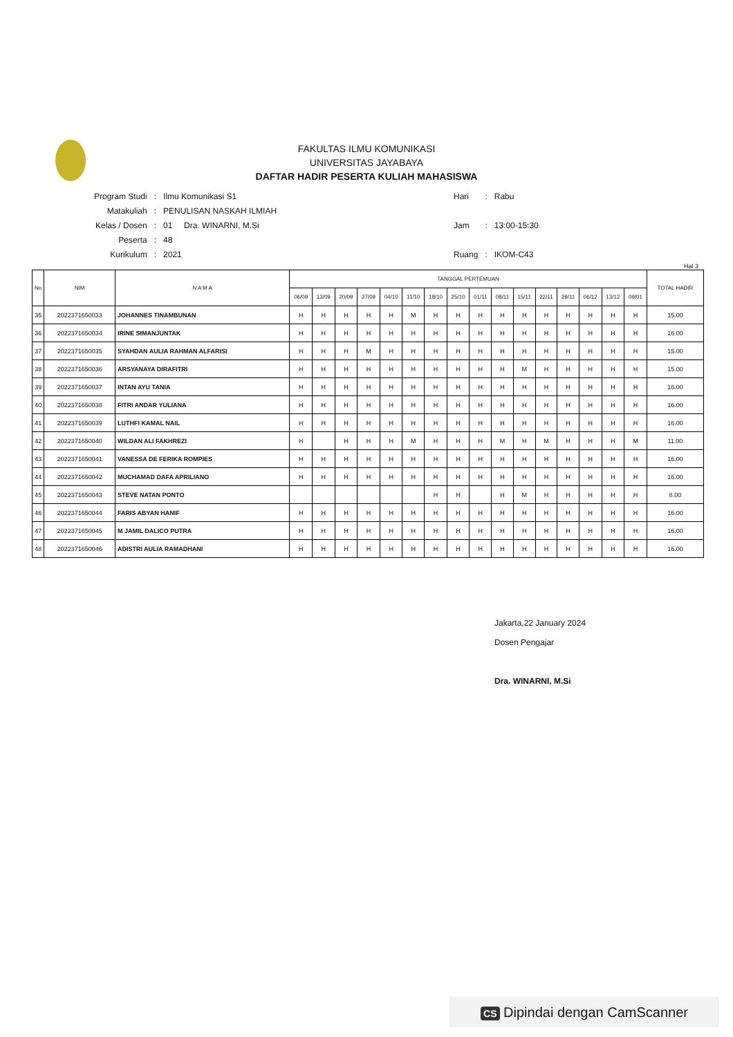FAKULTAS ILMU KOMUNIKASI
UNIVERSITAS JAYABAYA
DAFTAR HADIR PESERTA KULIAH MAHASISWA
| Program Studi | : | Ilmu Komunikasi S1 |
| Matakuliah | : | PENULISAN NASKAH ILMIAH |
| Kelas / Dosen | : | 01 Dra. WINARNI, M.Si |
| Peserta | : | 48 |
| Kurikulum | : | 2021 |
| Hari | : | Rabu |
| Jam | : | 13:00-15:30 |
| Ruang | : | IKOM-C43 |
Hal 3
| No | NIM | N A M A | TANGGAL PERTEMUAN | | | | | | | | | | | | | | | | TOTAL HADIR |
| --- | --- | --- | --- | --- | --- | --- | --- | --- | --- | --- | --- | --- | --- | --- | --- | --- | --- | --- | --- |
| | | | 06/09 | 13/09 | 20/09 | 27/09 | 04/10 | 11/10 | 18/10 | 25/10 | 01/11 | 08/11 | 15/11 | 22/11 | 29/11 | 06/12 | 13/12 | 09/01 | |
| 35 | 2022371650033 | JOHANNES TINAMBUNAN | H | H | H | H | H | M | H | H | H | H | H | H | H | H | H | H | 15.00 |
| 36 | 2022371650034 | IRINE SIMANJUNTAK | H | H | H | H | H | H | H | H | H | H | H | H | H | H | H | H | 16.00 |
| 37 | 2022371650035 | SYAHDAN AULIA RAHMAN ALFARISI | H | H | H | M | H | H | H | H | H | H | H | H | H | H | H | H | 15.00 |
| 38 | 2022371650036 | ARSYANAYA DIRAFITRI | H | H | H | H | H | H | H | H | H | H | M | H | H | H | H | H | 15.00 |
| 39 | 2022371650037 | INTAN AYU TANIA | H | H | H | H | H | H | H | H | H | H | H | H | H | H | H | H | 16.00 |
| 40 | 2022371650038 | FITRI ANDAR YULIANA | H | H | H | H | H | H | H | H | H | H | H | H | H | H | H | H | 16.00 |
| 41 | 2022371650039 | LUTHFI KAMAL NAIL | H | H | H | H | H | H | H | H | H | H | H | H | H | H | H | H | 16.00 |
| 42 | 2022371650040 | WILDAN ALI FAKHREZI | H | | H | H | H | M | H | H | H | M | H | M | H | H | H | M | 11.00 |
| 43 | 2022371650041 | VANESSA DE FERIKA ROMPIES | H | H | H | H | H | H | H | H | H | H | H | H | H | H | H | H | 16.00 |
| 44 | 2022371650042 | MUCHAMAD DAFA APRILIANO | H | H | H | H | H | H | H | H | H | H | H | H | H | H | H | H | 16.00 |
| 45 | 2022371650043 | STEVE NATAN PONTO | | | | | | | H | H | | H | M | H | H | H | H | H | 8.00 |
| 46 | 2022371650044 | FARIS ABYAN HANIF | H | H | H | H | H | H | H | H | H | H | H | H | H | H | H | H | 16.00 |
| 47 | 2022371650045 | M JAMIL DALICO PUTRA | H | H | H | H | H | H | H | H | H | H | H | H | H | H | H | H | 16.00 |
| 48 | 2022371650046 | ADISTRI AULIA RAMADHANI | H | H | H | H | H | H | H | H | H | H | H | H | H | H | H | H | 16.00 |
Jakarta,22 January 2024
Dosen Pengajar
Dra. WINARNI, M.Si
CS Dipindai dengan CamScanner